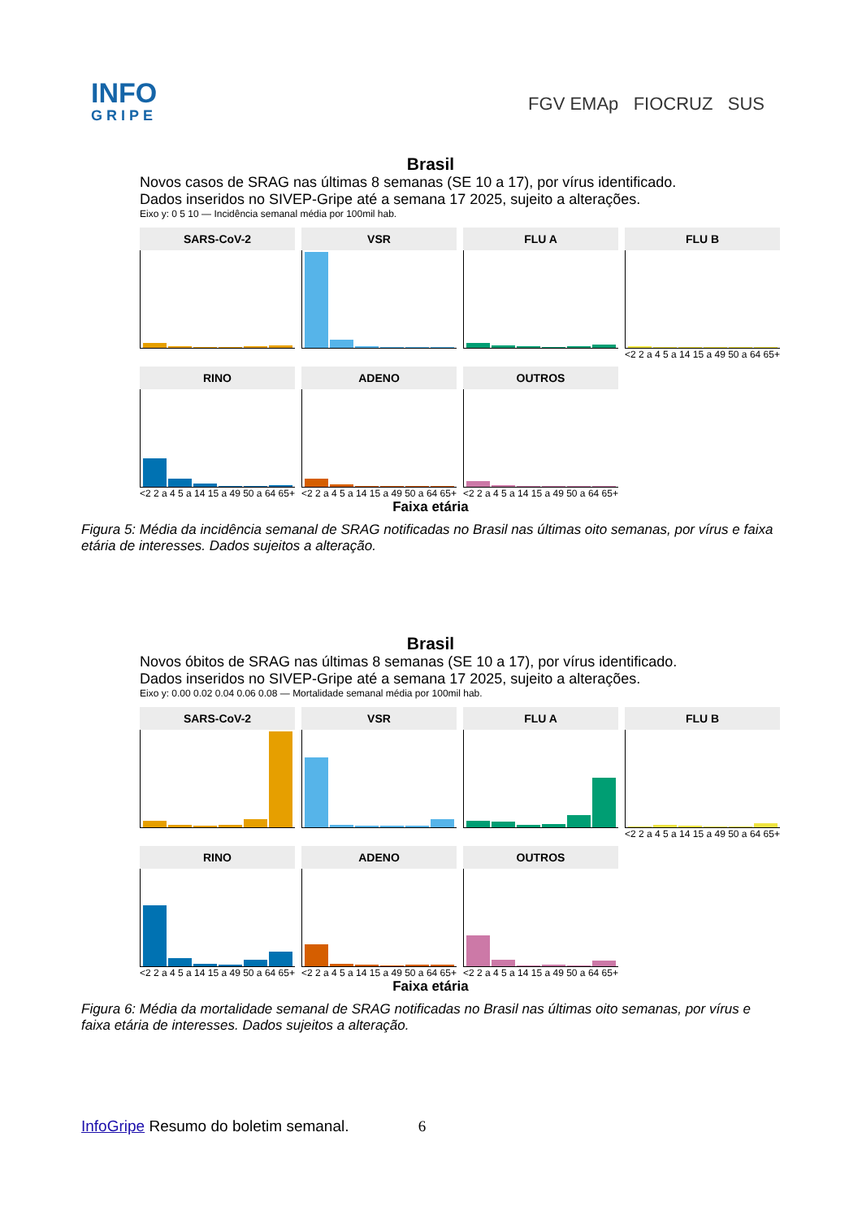INFO
GRIPE
FGV EMAp FIOCRUZ SUS
Brasil
Novos casos de SRAG nas últimas 8 semanas (SE 10 a 17), por vírus identificado.
Dados inseridos no SIVEP-Gripe até a semana 17 2025, sujeito a alterações.
Eixo y: 0 5 10 — Incidência semanal média por 100mil hab.
SARS-CoV-2
VSR
FLU A
FLU B
<2 2 a 4 5 a 14 15 a 49 50 a 64 65+
RINO
<2 2 a 4 5 a 14 15 a 49 50 a 64 65+
ADENO
<2 2 a 4 5 a 14 15 a 49 50 a 64 65+
OUTROS
<2 2 a 4 5 a 14 15 a 49 50 a 64 65+
Faixa etária
Figura 5: Média da incidência semanal de SRAG notificadas no Brasil nas últimas oito semanas, por vírus e faixa etária de interesses. Dados sujeitos a alteração.
Brasil
Novos óbitos de SRAG nas últimas 8 semanas (SE 10 a 17), por vírus identificado.
Dados inseridos no SIVEP-Gripe até a semana 17 2025, sujeito a alterações.
Eixo y: 0.00 0.02 0.04 0.06 0.08 — Mortalidade semanal média por 100mil hab.
SARS-CoV-2
VSR
FLU A
FLU B
<2 2 a 4 5 a 14 15 a 49 50 a 64 65+
RINO
<2 2 a 4 5 a 14 15 a 49 50 a 64 65+
ADENO
<2 2 a 4 5 a 14 15 a 49 50 a 64 65+
OUTROS
<2 2 a 4 5 a 14 15 a 49 50 a 64 65+
Faixa etária
Figura 6: Média da mortalidade semanal de SRAG notificadas no Brasil nas últimas oito semanas, por vírus e faixa etária de interesses. Dados sujeitos a alteração.
InfoGripe Resumo do boletim semanal. 6